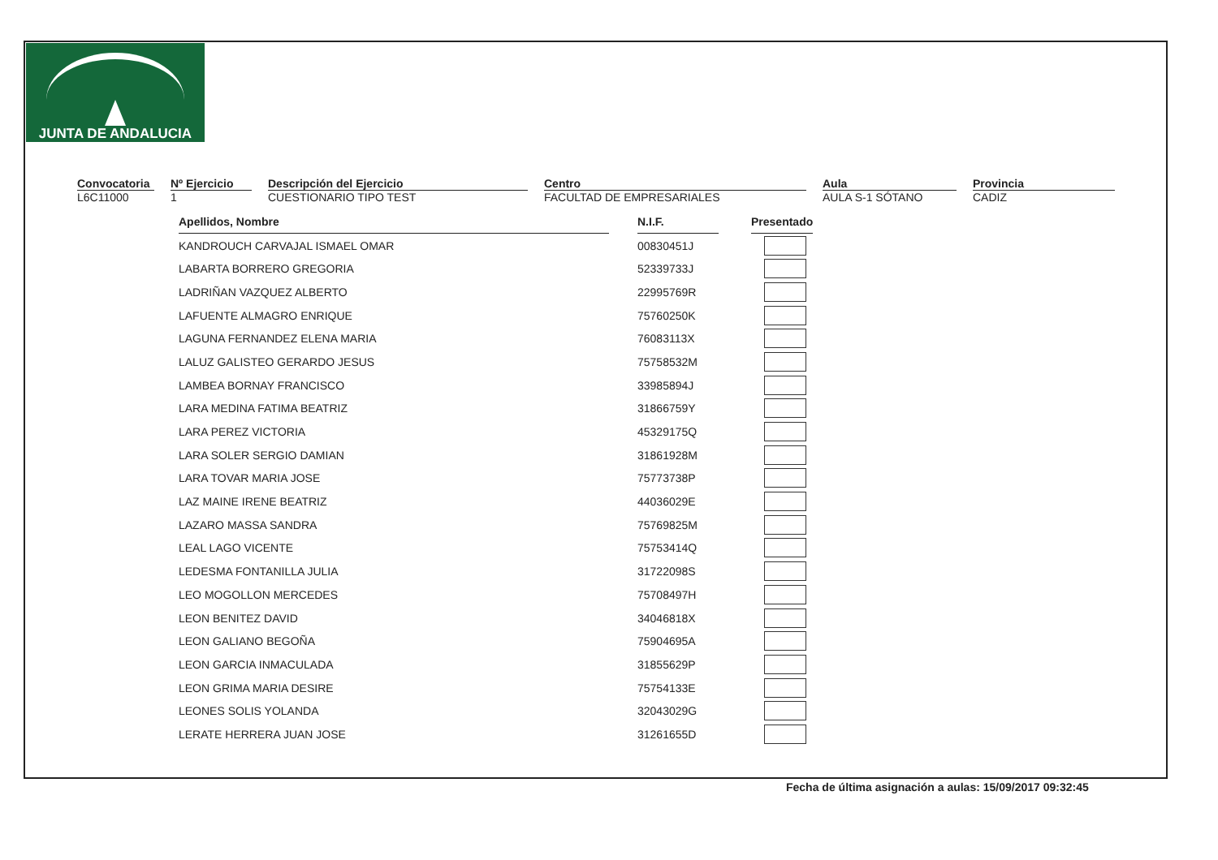JUNTA DE ANDALUCIA
Convocatoria
L6C11000
Nº Ejercicio
1
Descripción del Ejercicio
CUESTIONARIO TIPO TEST
Centro
FACULTAD DE EMPRESARIALES
Aula
AULA S-1 SÓTANO
Provincia
CADIZ
| Apellidos, Nombre | | N.I.F. | | Presentado |
| KANDROUCH CARVAJAL ISMAEL OMAR | | 00830451J | | |
| LABARTA BORRERO GREGORIA | | 52339733J | | |
| LADRIÑAN VAZQUEZ ALBERTO | | 22995769R | | |
| LAFUENTE ALMAGRO ENRIQUE | | 75760250K | | |
| LAGUNA FERNANDEZ ELENA MARIA | | 76083113X | | |
| LALUZ GALISTEO GERARDO JESUS | | 75758532M | | |
| LAMBEA BORNAY FRANCISCO | | 33985894J | | |
| LARA MEDINA FATIMA BEATRIZ | | 31866759Y | | |
| LARA PEREZ VICTORIA | | 45329175Q | | |
| LARA SOLER SERGIO DAMIAN | | 31861928M | | |
| LARA TOVAR MARIA JOSE | | 75773738P | | |
| LAZ MAINE IRENE BEATRIZ | | 44036029E | | |
| LAZARO MASSA SANDRA | | 75769825M | | |
| LEAL LAGO VICENTE | | 75753414Q | | |
| LEDESMA FONTANILLA JULIA | | 31722098S | | |
| LEO MOGOLLON MERCEDES | | 75708497H | | |
| LEON BENITEZ DAVID | | 34046818X | | |
| LEON GALIANO BEGOÑA | | 75904695A | | |
| LEON GARCIA INMACULADA | | 31855629P | | |
| LEON GRIMA MARIA DESIRE | | 75754133E | | |
| LEONES SOLIS YOLANDA | | 32043029G | | |
| LERATE HERRERA JUAN JOSE | | 31261655D | | |
Fecha de última asignación a aulas: 15/09/2017 09:32:45